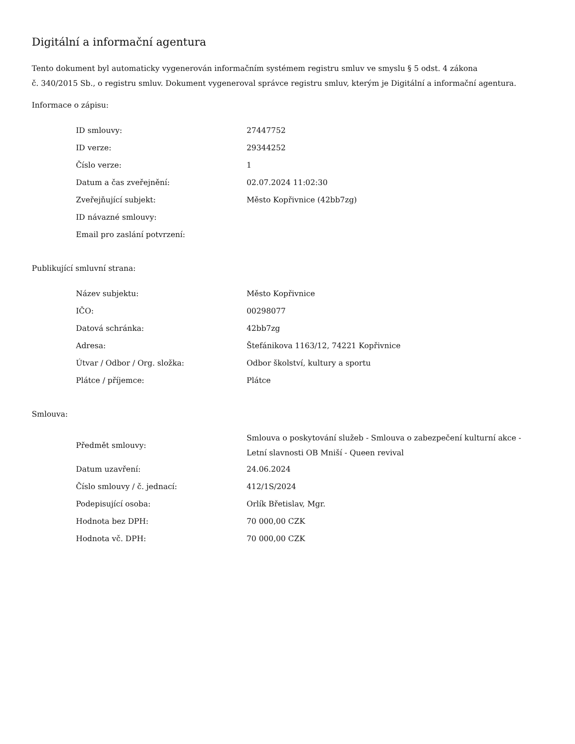Digitální a informační agentura
Tento dokument byl automaticky vygenerován informačním systémem registru smluv ve smyslu § 5 odst. 4 zákona
č. 340/2015 Sb., o registru smluv. Dokument vygeneroval správce registru smluv, kterým je Digitální a informační agentura.
Informace o zápisu:
| ID smlouvy: | 27447752 |
| ID verze: | 29344252 |
| Číslo verze: | 1 |
| Datum a čas zveřejnění: | 02.07.2024 11:02:30 |
| Zveřejňující subjekt: | Město Kopřivnice (42bb7zg) |
| ID návazné smlouvy: | |
| Email pro zaslání potvrzení: | |
Publikující smluvní strana:
| Název subjektu: | Město Kopřivnice |
| IČO: | 00298077 |
| Datová schránka: | 42bb7zg |
| Adresa: | Štefánikova 1163/12, 74221 Kopřivnice |
| Útvar / Odbor / Org. složka: | Odbor školství, kultury a sportu |
| Plátce / příjemce: | Plátce |
Smlouva:
| Předmět smlouvy: | Smlouva o poskytování služeb - Smlouva o zabezpečení kulturní akce - Letní slavnosti OB Mniší - Queen revival |
| Datum uzavření: | 24.06.2024 |
| Číslo smlouvy / č. jednací: | 412/1S/2024 |
| Podepisující osoba: | Orlík Břetislav, Mgr. |
| Hodnota bez DPH: | 70 000,00 CZK |
| Hodnota vč. DPH: | 70 000,00 CZK |